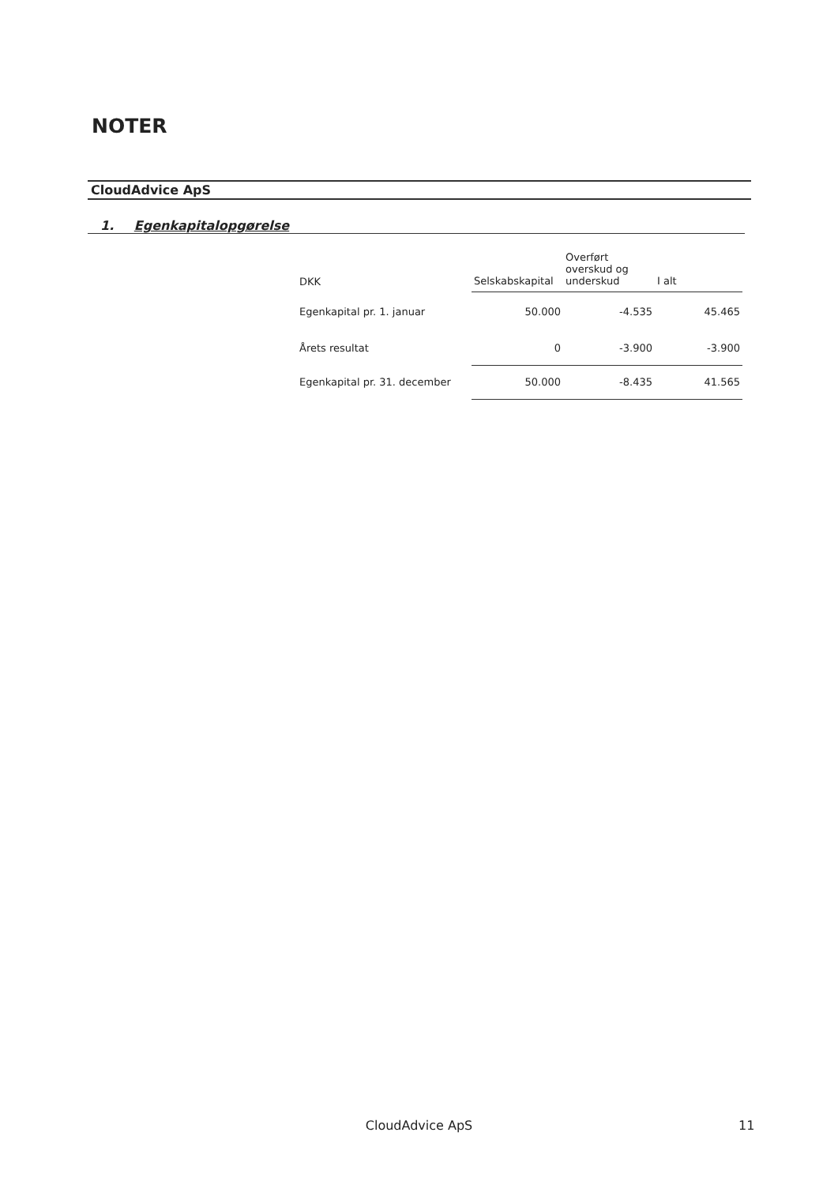NOTER
CloudAdvice ApS
1. Egenkapitalopgørelse
| DKK | Selskabskapital | Overført overskud og underskud | I alt |
| --- | --- | --- | --- |
| Egenkapital pr. 1. januar | 50.000 | -4.535 | 45.465 |
| Årets resultat | 0 | -3.900 | -3.900 |
| Egenkapital pr. 31. december | 50.000 | -8.435 | 41.565 |
CloudAdvice ApS 11